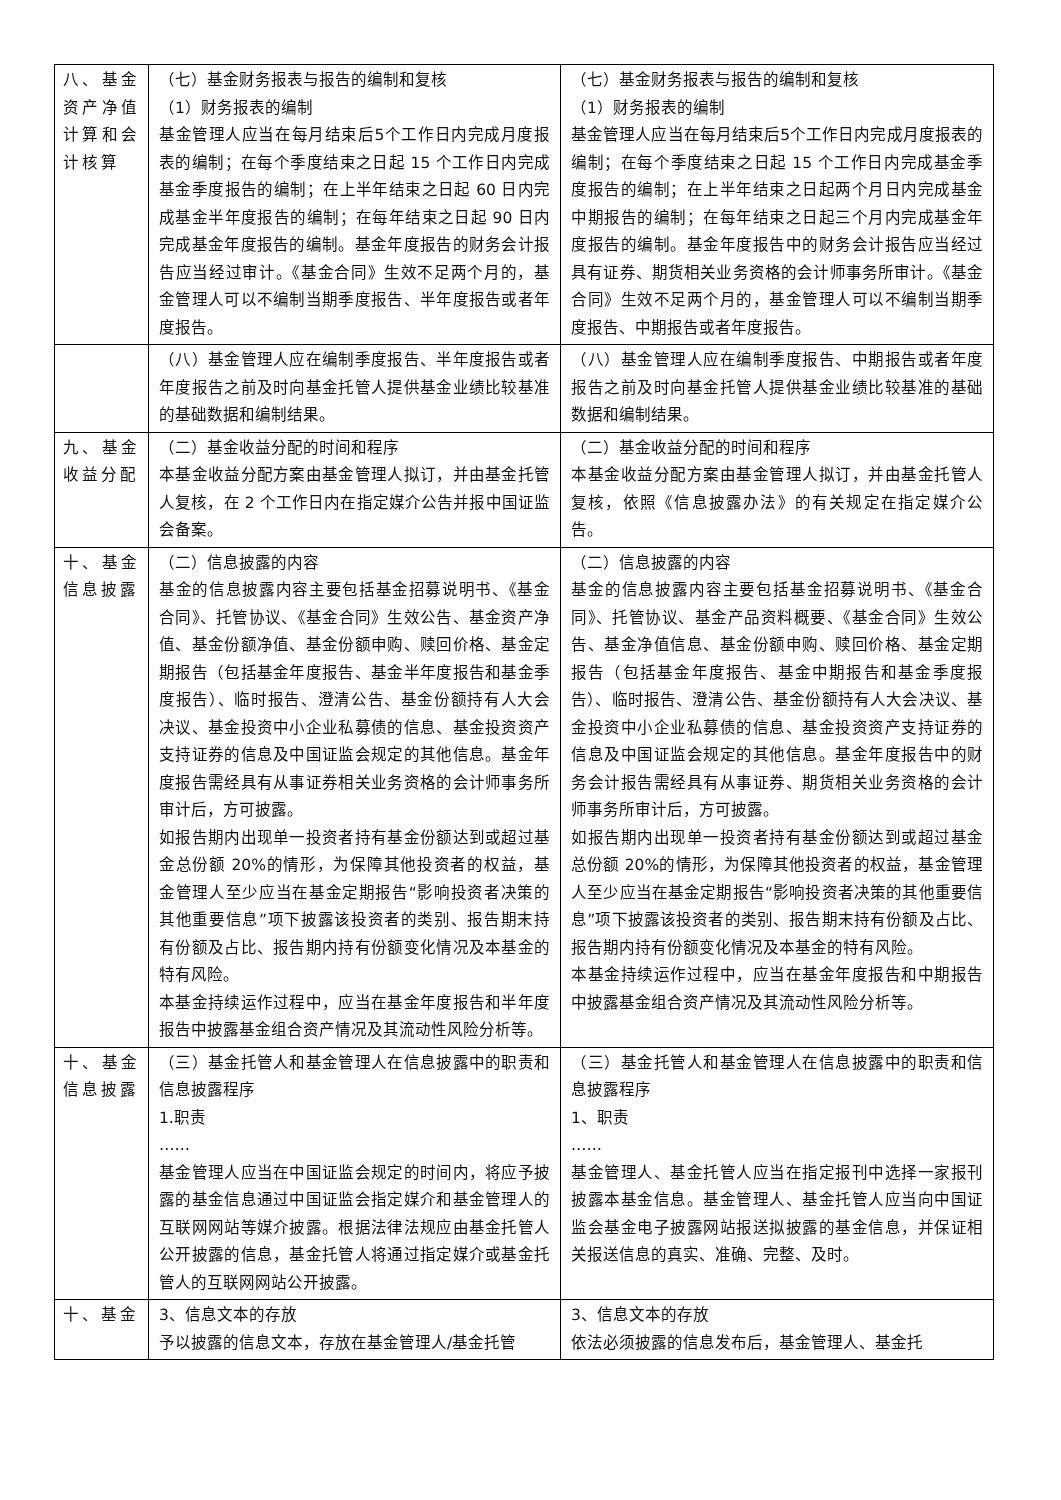| 八、基金资产净值计算和会计核算 | （七）基金财务报表与报告的编制和复核 （1）财务报表的编制 基金管理人应当在每月结束后5个工作日内完成月度报表的编制；在每个季度结束之日起 15 个工作日内完成基金季度报告的编制；在上半年结束之日起 60 日内完成基金半年度报告的编制；在每年结束之日起 90 日内完成基金年度报告的编制。基金年度报告的财务会计报告应当经过审计。《基金合同》生效不足两个月的，基金管理人可以不编制当期季度报告、半年度报告或者年度报告。 | （七）基金财务报表与报告的编制和复核 （1）财务报表的编制 基金管理人应当在每月结束后5个工作日内完成月度报表的编制；在每个季度结束之日起 15 个工作日内完成基金季度报告的编制；在上半年结束之日起两个月日内完成基金中期报告的编制；在每年结束之日起三个月内完成基金年度报告的编制。基金年度报告中的财务会计报告应当经过具有证券、期货相关业务资格的会计师事务所审计。《基金合同》生效不足两个月的，基金管理人可以不编制当期季度报告、中期报告或者年度报告。 |
| | （八）基金管理人应在编制季度报告、半年度报告或者年度报告之前及时向基金托管人提供基金业绩比较基准的基础数据和编制结果。 | （八）基金管理人应在编制季度报告、中期报告或者年度报告之前及时向基金托管人提供基金业绩比较基准的基础数据和编制结果。 |
| 九、基金收益分配 | （二）基金收益分配的时间和程序 本基金收益分配方案由基金管理人拟订，并由基金托管人复核，在 2 个工作日内在指定媒介公告并报中国证监会备案。 | （二）基金收益分配的时间和程序 本基金收益分配方案由基金管理人拟订，并由基金托管人复核，依照《信息披露办法》的有关规定在指定媒介公告。 |
| 十、基金信息披露 | （二）信息披露的内容 基金的信息披露内容主要包括基金招募说明书、《基金合同》、托管协议、《基金合同》生效公告、基金资产净值、基金份额净值、基金份额申购、赎回价格、基金定期报告（包括基金年度报告、基金半年度报告和基金季度报告）、临时报告、澄清公告、基金份额持有人大会决议、基金投资中小企业私募债的信息、基金投资资产支持证券的信息及中国证监会规定的其他信息。基金年度报告需经具有从事证券相关业务资格的会计师事务所审计后，方可披露。 如报告期内出现单一投资者持有基金份额达到或超过基金总份额 20%的情形，为保障其他投资者的权益，基金管理人至少应当在基金定期报告“影响投资者决策的其他重要信息”项下披露该投资者的类别、报告期末持有份额及占比、报告期内持有份额变化情况及本基金的特有风险。 本基金持续运作过程中，应当在基金年度报告和半年度报告中披露基金组合资产情况及其流动性风险分析等。 | （二）信息披露的内容 基金的信息披露内容主要包括基金招募说明书、《基金合同》、托管协议、基金产品资料概要、《基金合同》生效公告、基金净值信息、基金份额申购、赎回价格、基金定期报告（包括基金年度报告、基金中期报告和基金季度报告）、临时报告、澄清公告、基金份额持有人大会决议、基金投资中小企业私募债的信息、基金投资资产支持证券的信息及中国证监会规定的其他信息。基金年度报告中的财务会计报告需经具有从事证券、期货相关业务资格的会计师事务所审计后，方可披露。 如报告期内出现单一投资者持有基金份额达到或超过基金总份额 20%的情形，为保障其他投资者的权益，基金管理人至少应当在基金定期报告“影响投资者决策的其他重要信息”项下披露该投资者的类别、报告期末持有份额及占比、报告期内持有份额变化情况及本基金的特有风险。 本基金持续运作过程中，应当在基金年度报告和中期报告中披露基金组合资产情况及其流动性风险分析等。 |
| 十、基金信息披露 | （三）基金托管人和基金管理人在信息披露中的职责和信息披露程序 1.职责 …… 基金管理人应当在中国证监会规定的时间内，将应予披露的基金信息通过中国证监会指定媒介和基金管理人的互联网网站等媒介披露。根据法律法规应由基金托管人公开披露的信息，基金托管人将通过指定媒介或基金托管人的互联网网站公开披露。 | （三）基金托管人和基金管理人在信息披露中的职责和信息披露程序 1、职责 …… 基金管理人、基金托管人应当在指定报刊中选择一家报刊披露本基金信息。基金管理人、基金托管人应当向中国证监会基金电子披露网站报送拟披露的基金信息，并保证相关报送信息的真实、准确、完整、及时。 |
| 十、基金 | 3、信息文本的存放 予以披露的信息文本，存放在基金管理人/基金托管 | 3、信息文本的存放 依法必须披露的信息发布后，基金管理人、基金托 |